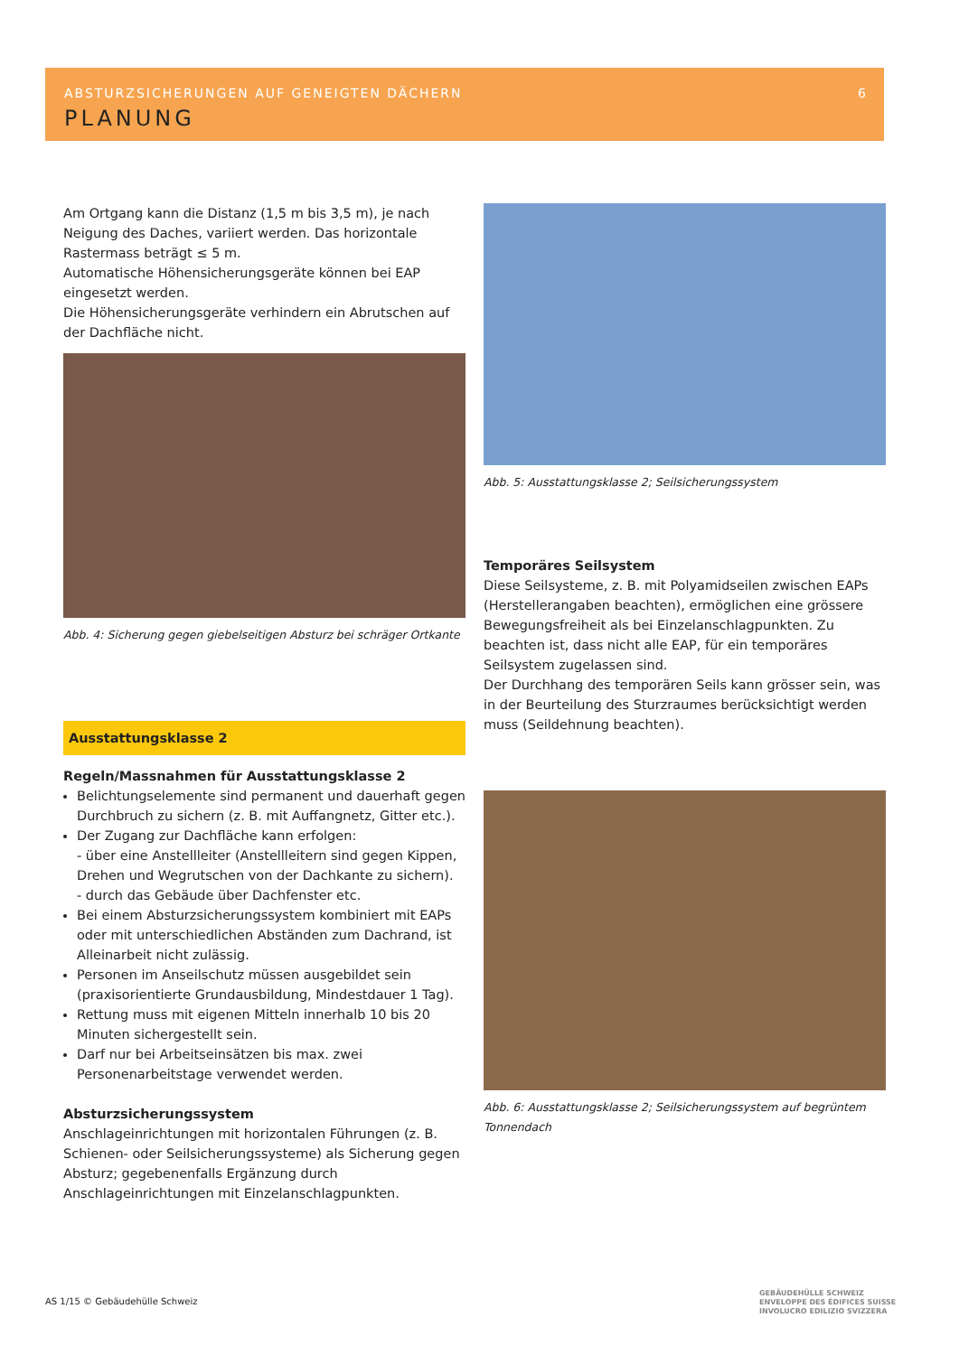ABSTURZSICHERUNGEN AUF GENEIGTEN DÄCHERN
PLANUNG
6
Am Ortgang kann die Distanz (1,5 m bis 3,5 m), je nach Neigung des Daches, variiert werden. Das horizontale Rastermass beträgt ≤ 5 m.
Automatische Höhensicherungsgeräte können bei EAP eingesetzt werden.
Die Höhensicherungsgeräte verhindern ein Abrutschen auf der Dachfläche nicht.
Abb. 4: Sicherung gegen giebelseitigen Absturz bei schräger Ortkante
Ausstattungsklasse 2
Regeln/Massnahmen für Ausstattungsklasse 2
Belichtungselemente sind permanent und dauerhaft gegen Durchbruch zu sichern (z. B. mit Auffangnetz, Gitter etc.).
Der Zugang zur Dachfläche kann erfolgen:
- über eine Anstellleiter (Anstellleitern sind gegen Kippen, Drehen und Wegrutschen von der Dachkante zu sichern).
- durch das Gebäude über Dachfenster etc.
Bei einem Absturzsicherungssystem kombiniert mit EAPs oder mit unterschiedlichen Abständen zum Dachrand, ist Alleinarbeit nicht zulässig.
Personen im Anseilschutz müssen ausgebildet sein (praxisorientierte Grundausbildung, Mindestdauer 1 Tag).
Rettung muss mit eigenen Mitteln innerhalb 10 bis 20 Minuten sichergestellt sein.
Darf nur bei Arbeitseinsätzen bis max. zwei Personenarbeitstage verwendet werden.
Absturzsicherungssystem
Anschlageinrichtungen mit horizontalen Führungen (z. B. Schienen- oder Seilsicherungssysteme) als Sicherung gegen Absturz; gegebenenfalls Ergänzung durch Anschlageinrichtungen mit Einzelanschlagpunkten.
Abb. 5: Ausstattungsklasse 2; Seilsicherungssystem
Temporäres Seilsystem
Diese Seilsysteme, z. B. mit Polyamidseilen zwischen EAPs (Herstellerangaben beachten), ermöglichen eine grössere Bewegungsfreiheit als bei Einzelanschlagpunkten. Zu beachten ist, dass nicht alle EAP, für ein temporäres Seilsystem zugelassen sind.
Der Durchhang des temporären Seils kann grösser sein, was in der Beurteilung des Sturzraumes berücksichtigt werden muss (Seildehnung beachten).
Abb. 6: Ausstattungsklasse 2; Seilsicherungssystem auf begrüntem Tonnendach
AS 1/15 © Gebäudehülle Schweiz
GEBÄUDEHÜLLE SCHWEIZ
ENVELOPPE DES ÉDIFICES SUISSE
INVOLUCRO EDILIZIO SVIZZERA